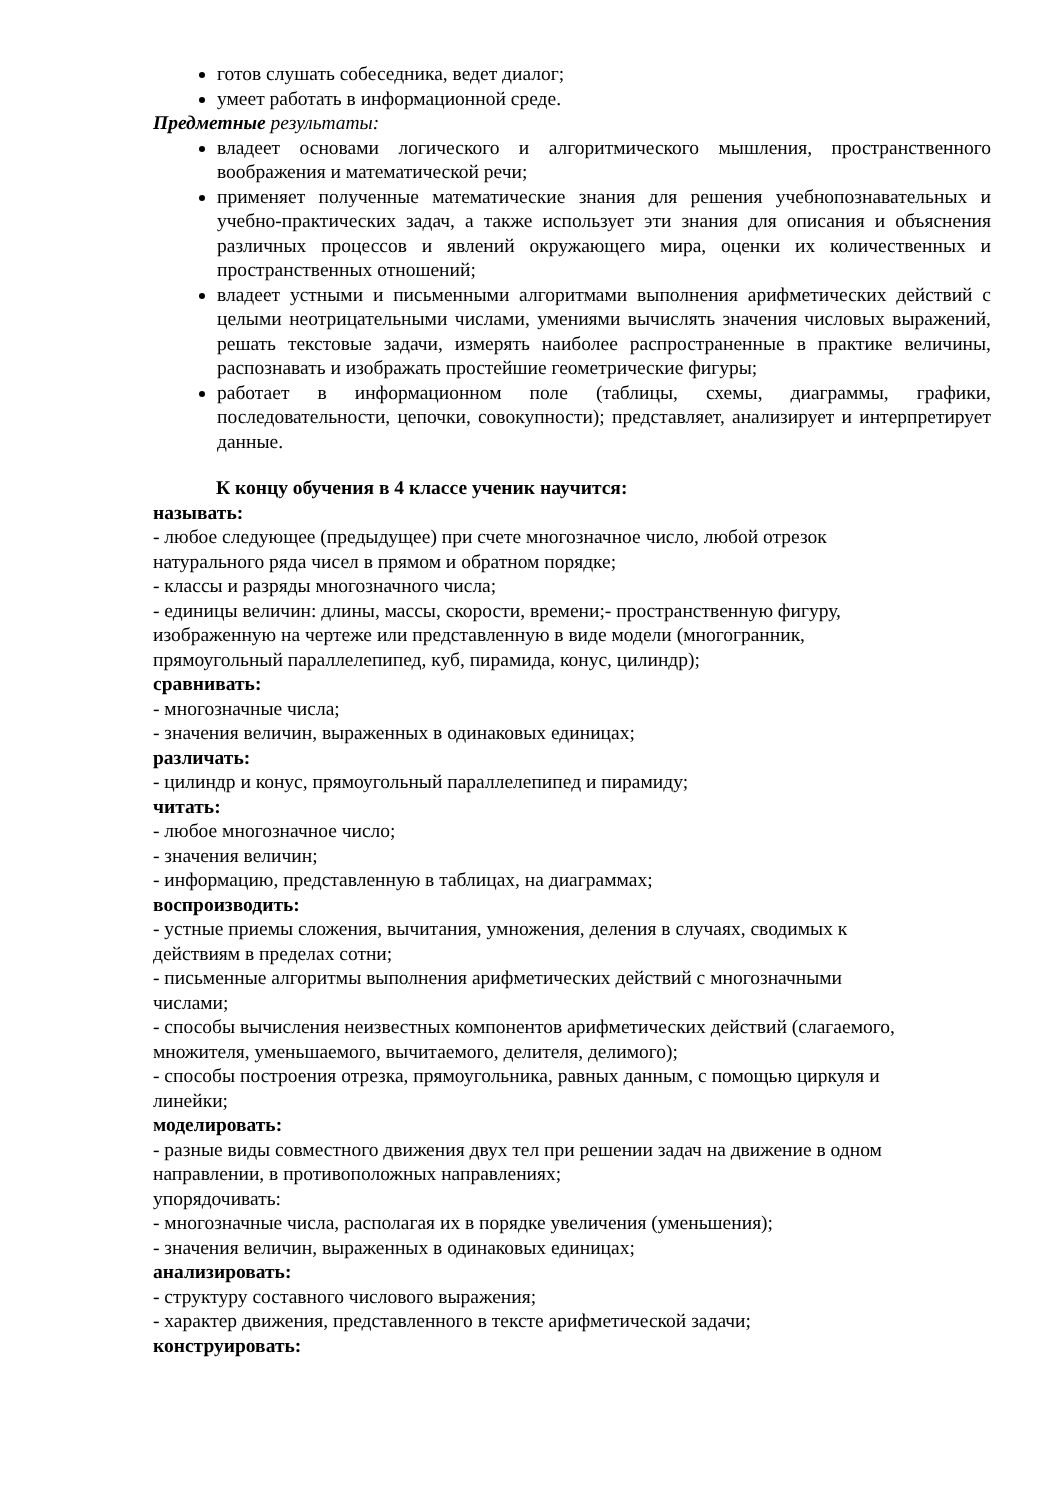готов слушать собеседника, ведет диалог;
умеет работать в информационной среде.
Предметные результаты:
владеет основами логического и алгоритмического мышления, пространственного воображения и математической речи;
применяет полученные математические знания для решения учебнопознавательных и учебно-практических задач, а также использует эти знания для описания и объяснения различных процессов и явлений окружающего мира, оценки их количественных и пространственных отношений;
владеет устными и письменными алгоритмами выполнения арифметических действий с целыми неотрицательными числами, умениями вычислять значения числовых выражений, решать текстовые задачи, измерять наиболее распространенные в практике величины, распознавать и изображать простейшие геометрические фигуры;
работает в информационном поле (таблицы, схемы, диаграммы, графики, последовательности, цепочки, совокупности); представляет, анализирует и интерпретирует данные.
К концу обучения в 4 классе ученик научится:
называть:
- любое следующее (предыдущее) при счете многозначное число, любой отрезок
натурального ряда чисел в прямом и обратном порядке;
- классы и разряды многозначного числа;
- единицы величин: длины, массы, скорости, времени;- пространственную фигуру,
изображенную на чертеже или представленную в виде модели (многогранник,
прямоугольный параллелепипед, куб, пирамида, конус, цилиндр);
сравнивать:
- многозначные числа;
- значения величин, выраженных в одинаковых единицах;
различать:
- цилиндр и конус, прямоугольный параллелепипед и пирамиду;
читать:
- любое многозначное число;
- значения величин;
- информацию, представленную в таблицах, на диаграммах;
воспроизводить:
- устные приемы сложения, вычитания, умножения, деления в случаях, сводимых к
действиям в пределах сотни;
- письменные алгоритмы выполнения арифметических действий с многозначными
числами;
- способы вычисления неизвестных компонентов арифметических действий (слагаемого,
множителя, уменьшаемого, вычитаемого, делителя, делимого);
- способы построения отрезка, прямоугольника, равных данным, с помощью циркуля и
линейки;
моделировать:
- разные виды совместного движения двух тел при решении задач на движение в одном
направлении, в противоположных направлениях;
упорядочивать:
- многозначные числа, располагая их в порядке увеличения (уменьшения);
- значения величин, выраженных в одинаковых единицах;
анализировать:
- структуру составного числового выражения;
- характер движения, представленного в тексте арифметической задачи;
конструировать: